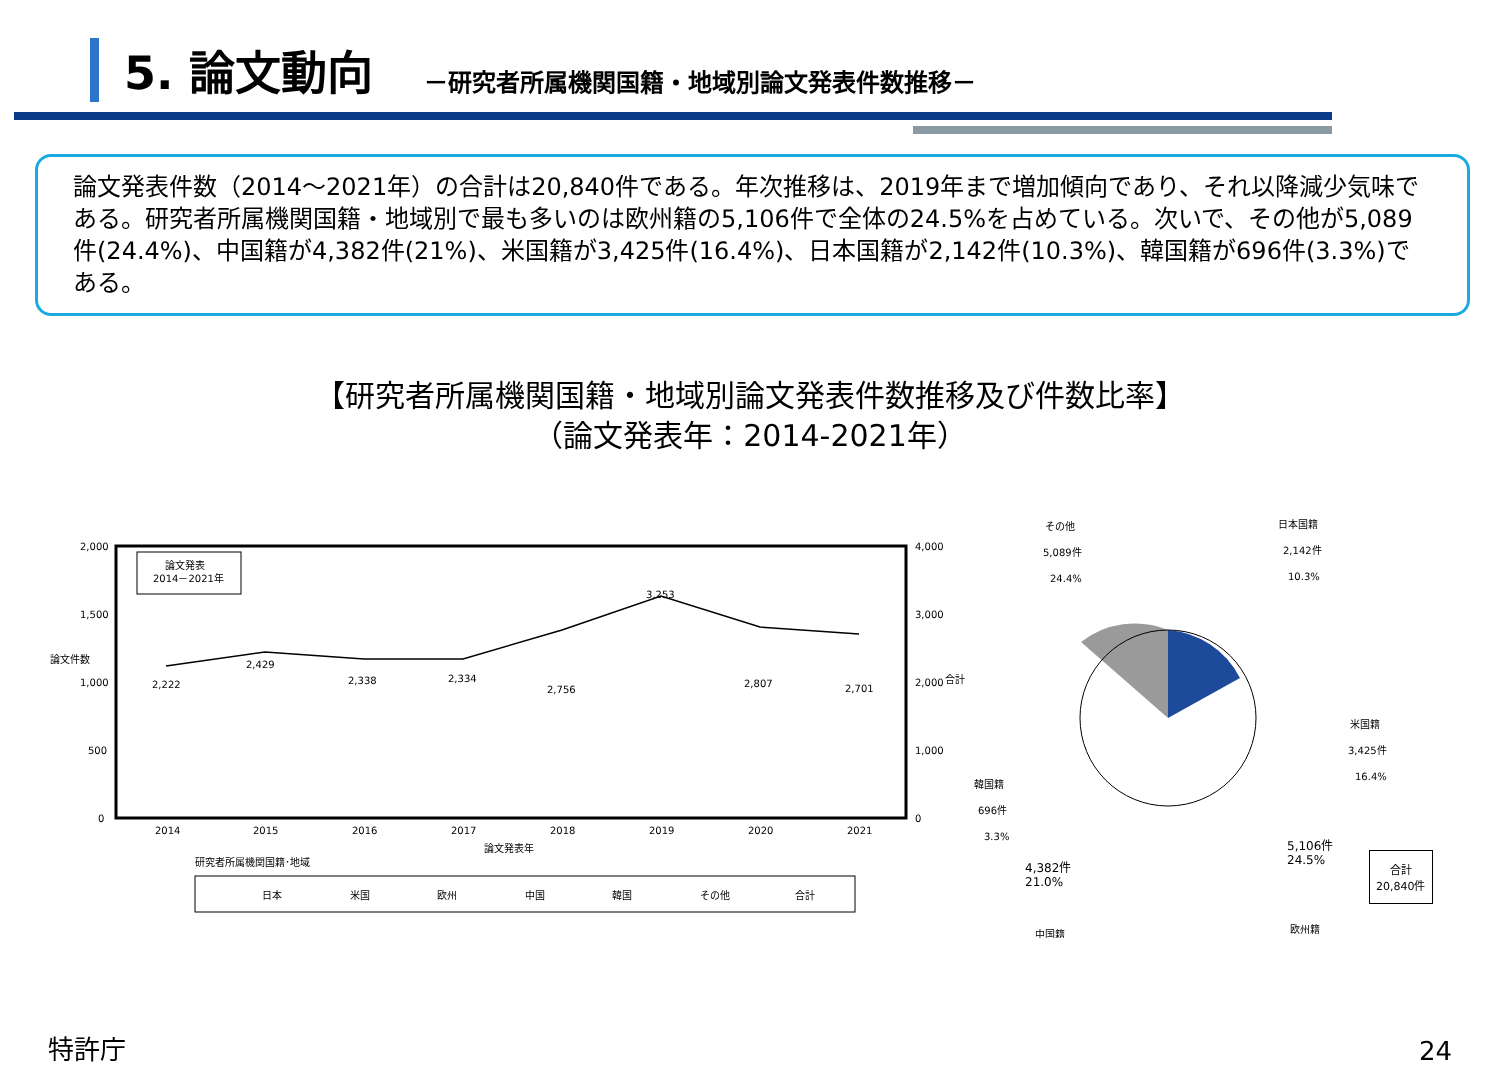5. 論文動向
－研究者所属機関国籍・地域別論文発表件数推移－
論文発表件数（2014～2021年）の合計は20,840件である。年次推移は、2019年まで増加傾向であり、それ以降減少気味である。研究者所属機関国籍・地域別で最も多いのは欧州籍の5,106件で全体の24.5%を占めている。次いで、その他が5,089件(24.4%)、中国籍が4,382件(21%)、米国籍が3,425件(16.4%)、日本国籍が2,142件(10.3%)、韓国籍が696件(3.3%)である。
【研究者所属機関国籍・地域別論文発表件数推移及び件数比率】
（論文発表年：2014-2021年）
2,000
1,500
1,000
500
0
4,000
3,000
2,000
1,000
0
論文件数
合計
論文発表
2014－2021年
2,222
2,429
2,338
2,334
2,756
3,253
2,807
2,701
2014
2015
2016
2017
2018
2019
2020
2021
論文発表年
研究者所属機関国籍･地域
日本
米国
欧州
中国
韓国
その他
合計
その他
5,089件
24.4%
日本国籍
2,142件
10.3%
米国籍
3,425件
16.4%
韓国籍
696件
3.3%
中国籍
欧州籍
4,382件
21.0%
5,106件
24.5%
合計
20,840件
特許庁 24